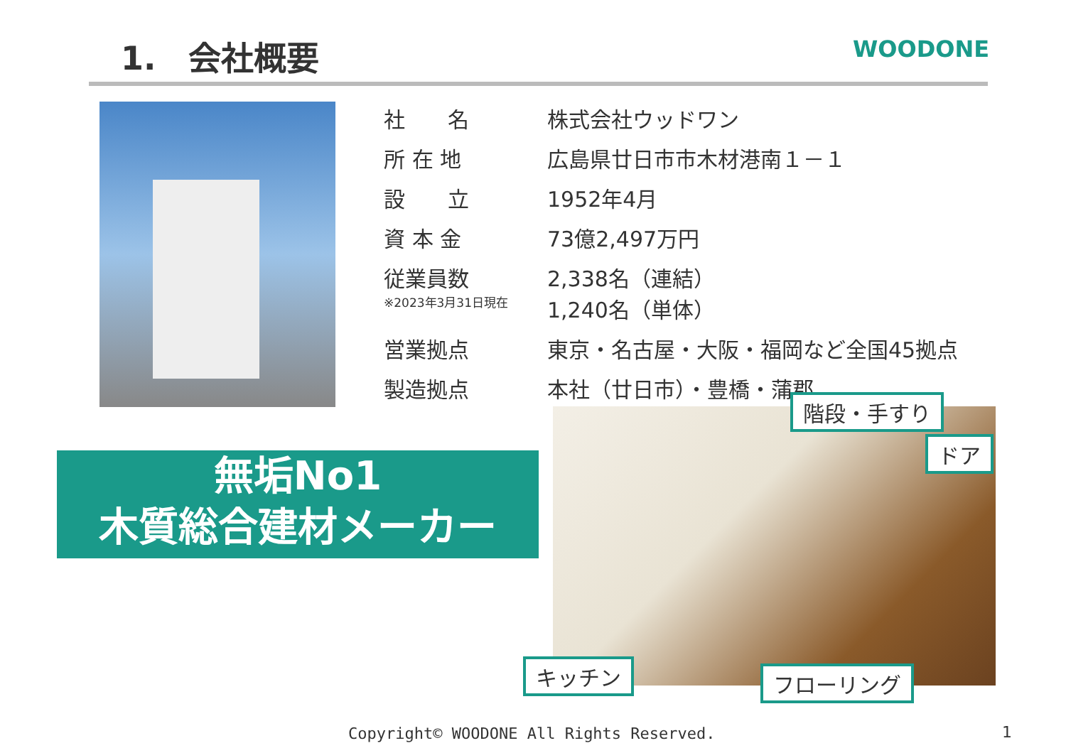1.　会社概要 WOODONE
| 社 名 | 株式会社ウッドワン |
| 所 在 地 | 広島県廿日市市木材港南１－１ |
| 設 立 | 1952年4月 |
| 資 本 金 | 73億2,497万円 |
| 従業員数 ※2023年3月31日現在 | 2,338名（連結） 1,240名（単体） |
| 営業拠点 | 東京・名古屋・大阪・福岡など全国45拠点 |
| 製造拠点 | 本社（廿日市）・豊橋・蒲郡 |
無垢No1
木質総合建材メーカー
階段・手すり
ドア
キッチン フローリング
Copyright© WOODONE All Rights Reserved.
1